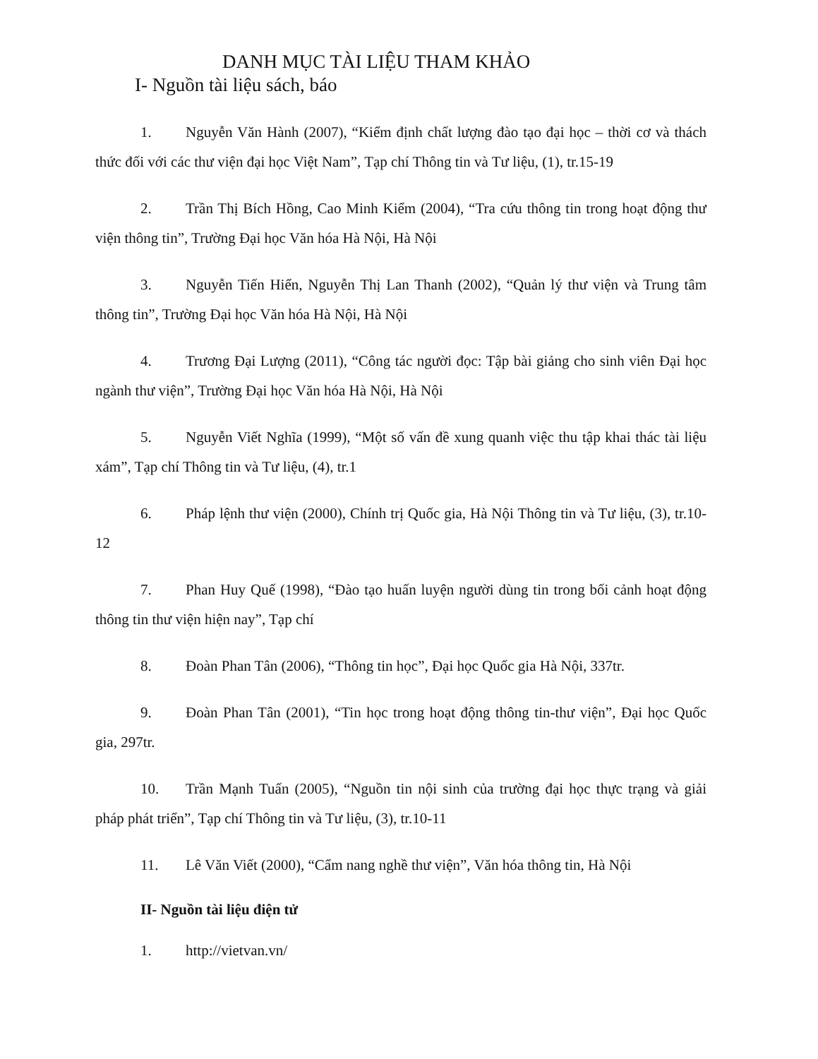DANH MỤC TÀI LIỆU THAM KHẢO
I- Nguồn tài liệu sách, báo
1. Nguyễn Văn Hành (2007), “Kiểm định chất lượng đào tạo đại học – thời cơ và thách thức đối với các thư viện đại học Việt Nam”, Tạp chí Thông tin và Tư liệu, (1), tr.15-19
2. Trần Thị Bích Hồng, Cao Minh Kiểm (2004), “Tra cứu thông tin trong hoạt động thư viện thông tin”, Trường Đại học Văn hóa Hà Nội, Hà Nội
3. Nguyễn Tiến Hiển, Nguyễn Thị Lan Thanh (2002), “Quản lý thư viện và Trung tâm thông tin”, Trường Đại học Văn hóa Hà Nội, Hà Nội
4. Trương Đại Lượng (2011), “Công tác người đọc: Tập bài giảng cho sinh viên Đại học ngành thư viện”, Trường Đại học Văn hóa Hà Nội, Hà Nội
5. Nguyễn Viết Nghĩa (1999), “Một số vấn đề xung quanh việc thu tập khai thác tài liệu xám”, Tạp chí Thông tin và Tư liệu, (4), tr.1
6. Pháp lệnh thư viện (2000), Chính trị Quốc gia, Hà Nội Thông tin và Tư liệu, (3), tr.10-12
7. Phan Huy Quế (1998), “Đào tạo huấn luyện người dùng tin trong bối cảnh hoạt động thông tin thư viện hiện nay”, Tạp chí
8. Đoàn Phan Tân (2006), “Thông tin học”, Đại học Quốc gia Hà Nội, 337tr.
9. Đoàn Phan Tân (2001), “Tin học trong hoạt động thông tin-thư viện”, Đại học Quốc gia, 297tr.
10. Trần Mạnh Tuấn (2005), “Nguồn tin nội sinh của trường đại học thực trạng và giải pháp phát triển”, Tạp chí Thông tin và Tư liệu, (3), tr.10-11
11. Lê Văn Viết (2000), “Cẩm nang nghề thư viện”, Văn hóa thông tin, Hà Nội
II- Nguồn tài liệu điện tử
1. http://vietvan.vn/